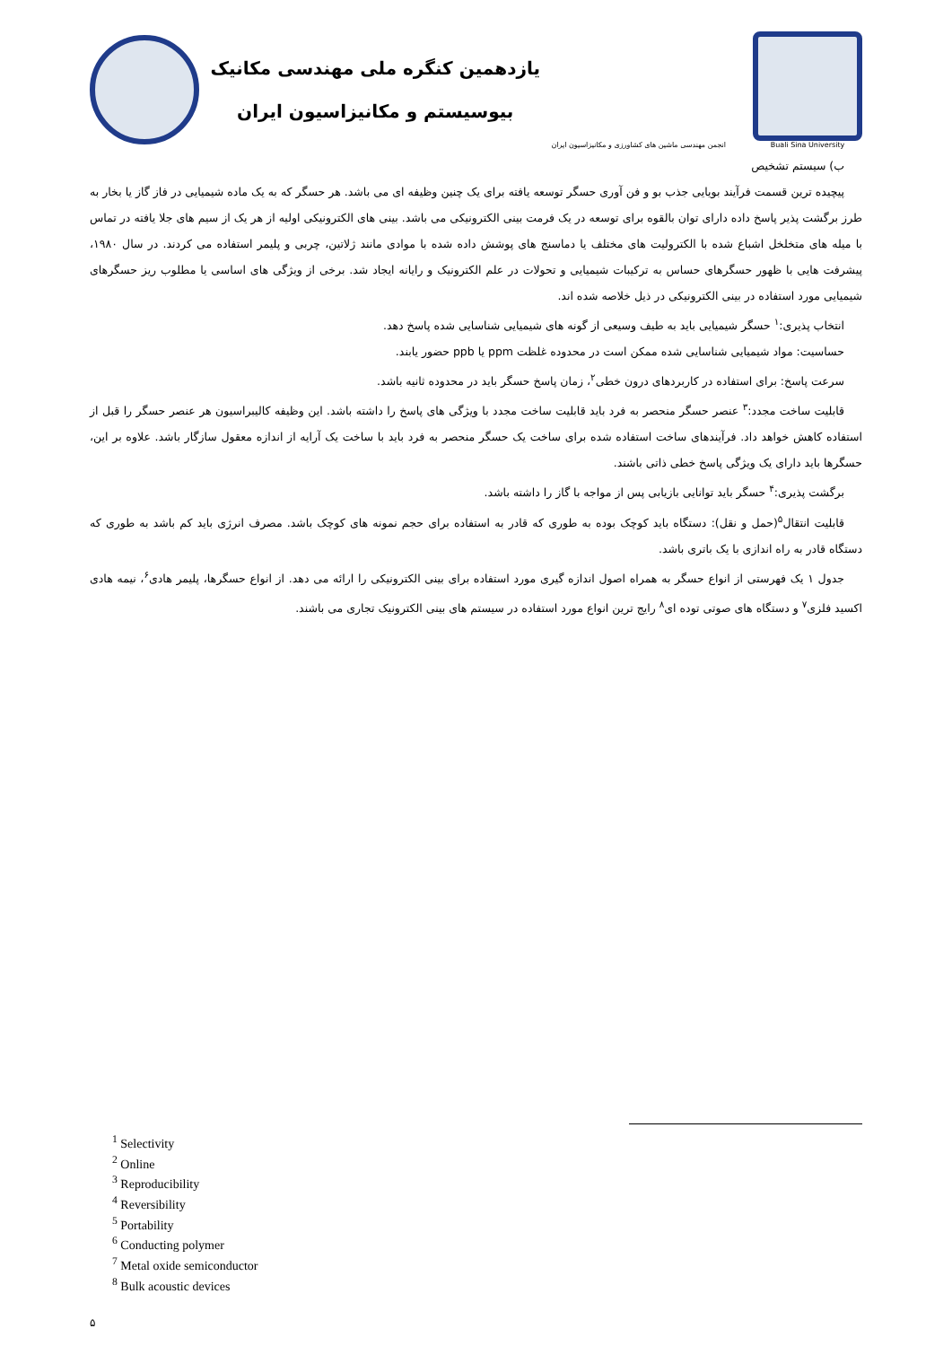یازدهمین کنگره ملی مهندسی مکانیک
بیوسیستم و مکانیزاسیون ایران
انجمن مهندسی ماشین های کشاورزی و مکانیزاسیون ایران
Buali Sina University
ب) سیستم تشخیص
پیچیده ترین قسمت فرآیند بویایی جذب بو و فن آوری حسگر توسعه یافته برای یک چنین وظیفه ای می باشد. هر حسگر که به یک ماده شیمیایی در فاز گاز یا بخار به طرز برگشت پذیر پاسخ داده دارای توان بالقوه برای توسعه در یک فرمت بینی الکترونیکی می باشد. بینی های الکترونیکی اولیه از هر یک از سیم های جلا یافته در تماس با میله های متخلخل اشباع شده با الکترولیت های مختلف یا دماسنج های پوشش داده شده با موادی مانند ژلاتین، چربی و پلیمر استفاده می کردند. در سال ۱۹۸۰، پیشرفت هایی با ظهور حسگرهای حساس به ترکیبات شیمیایی و تحولات در علم الکترونیک و رایانه ایجاد شد. برخی از ویژگی های اساسی یا مطلوب ریز حسگرهای شیمیایی مورد استفاده در بینی الکترونیکی در ذیل خلاصه شده اند.
انتخاب پذیری:<sup>۱</sup> حسگر شیمیایی باید به طیف وسیعی از گونه های شیمیایی شناسایی شده پاسخ دهد.
حساسیت: مواد شیمیایی شناسایی شده ممکن است در محدوده غلظت ppm یا ppb حضور یابند.
سرعت پاسخ: برای استفاده در کاربردهای درون خطی<sup>۲</sup>، زمان پاسخ حسگر باید در محدوده ثانیه باشد.
قابلیت ساخت مجدد:<sup>۳</sup> عنصر حسگر منحصر به فرد باید قابلیت ساخت مجدد با ویژگی های پاسخ را داشته باشد. این وظیفه کالیبراسیون هر عنصر حسگر را قبل از استفاده کاهش خواهد داد. فرآیندهای ساخت استفاده شده برای ساخت یک حسگر منحصر به فرد باید با ساخت یک آرایه از اندازه معقول سازگار باشد. علاوه بر این، حسگرها باید دارای یک ویژگی پاسخ خطی ذاتی باشند.
برگشت پذیری:<sup>۴</sup> حسگر باید توانایی بازیابی پس از مواجه با گاز را داشته باشد.
قابلیت انتقال<sup>۵</sup>(حمل و نقل): دستگاه باید کوچک بوده به طوری که قادر به استفاده برای حجم نمونه های کوچک باشد. مصرف انرژی باید کم باشد به طوری که دستگاه قادر به راه اندازی با یک باتری باشد.
جدول ۱ یک فهرستی از انواع حسگر به همراه اصول اندازه گیری مورد استفاده برای بینی الکترونیکی را ارائه می دهد. از انواع حسگرها، پلیمر هادی<sup>۶</sup>، نیمه هادی اکسید فلزی<sup>۷</sup> و دستگاه های صوتی توده ای<sup>۸</sup> رایج ترین انواع مورد استفاده در سیستم های بینی الکترونیک تجاری می باشند.
<sup>1</sup> Selectivity
<sup>2</sup> Online
<sup>3</sup> Reproducibility
<sup>4</sup> Reversibility
<sup>5</sup> Portability
<sup>6</sup> Conducting polymer
<sup>7</sup> Metal oxide semiconductor
<sup>8</sup> Bulk acoustic devices
۵